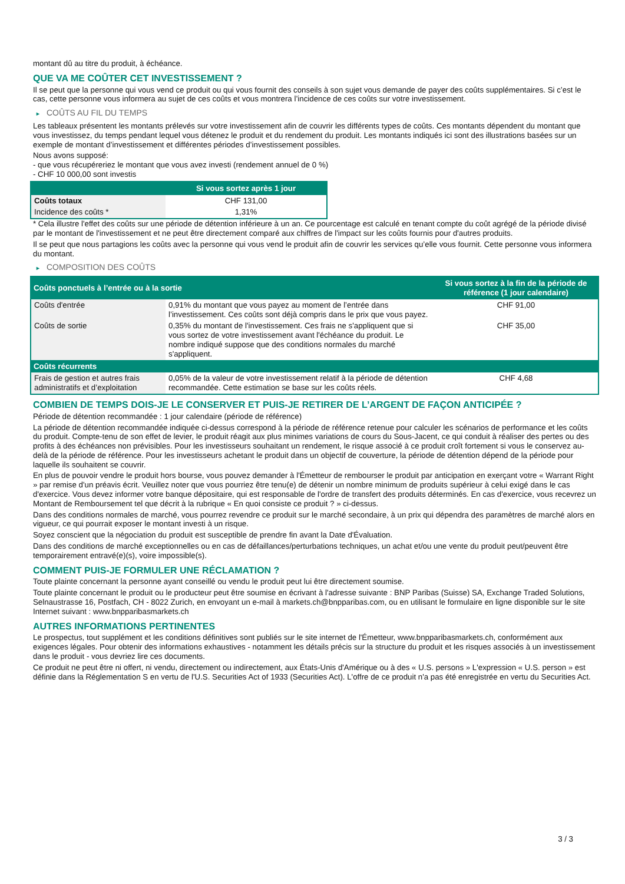montant dû au titre du produit, à échéance.
QUE VA ME COÛTER CET INVESTISSEMENT ?
Il se peut que la personne qui vous vend ce produit ou qui vous fournit des conseils à son sujet vous demande de payer des coûts supplémentaires. Si c’est le cas, cette personne vous informera au sujet de ces coûts et vous montrera l’incidence de ces coûts sur votre investissement.
► COÛTS AU FIL DU TEMPS
Les tableaux présentent les montants prélevés sur votre investissement afin de couvrir les différents types de coûts. Ces montants dépendent du montant que vous investissez, du temps pendant lequel vous détenez le produit et du rendement du produit. Les montants indiqués ici sont des illustrations basées sur un exemple de montant d’investissement et différentes périodes d’investissement possibles.
Nous avons supposé:
- que vous récupéreriez le montant que vous avez investi (rendement annuel de 0 %)
- CHF 10 000,00 sont investis
| | Si vous sortez après 1 jour |
| --- | --- |
| Coûts totaux | CHF 131,00 |
| Incidence des coûts * | 1,31% |
* Cela illustre l'effet des coûts sur une période de détention inférieure à un an. Ce pourcentage est calculé en tenant compte du coût agrégé de la période divisé par le montant de l'investissement et ne peut être directement comparé aux chiffres de l'impact sur les coûts fournis pour d'autres produits.
Il se peut que nous partagions les coûts avec la personne qui vous vend le produit afin de couvrir les services qu’elle vous fournit. Cette personne vous informera du montant.
► COMPOSITION DES COÛTS
| Coûts ponctuels à l’entrée ou à la sortie | | Si vous sortez à la fin de la période de référence (1 jour calendaire) |
| --- | --- | --- |
| Coûts d'entrée | 0,91% du montant que vous payez au moment de l’entrée dans l’investissement. Ces coûts sont déjà compris dans le prix que vous payez. | CHF 91,00 |
| Coûts de sortie | 0,35% du montant de l'investissement. Ces frais ne s'appliquent que si vous sortez de votre investissement avant l'échéance du produit. Le nombre indiqué suppose que des conditions normales du marché s'appliquent. | CHF 35,00 |
| Coûts récurrents | | |
| Frais de gestion et autres frais administratifs et d’exploitation | 0,05% de la valeur de votre investissement relatif à la période de détention recommandée. Cette estimation se base sur les coûts réels. | CHF 4,68 |
COMBIEN DE TEMPS DOIS-JE LE CONSERVER ET PUIS-JE RETIRER DE L’ARGENT DE FAÇON ANTICIPÉE ?
Période de détention recommandée : 1 jour calendaire (période de référence)
La période de détention recommandée indiquée ci-dessus correspond à la période de référence retenue pour calculer les scénarios de performance et les coûts du produit. Compte-tenu de son effet de levier, le produit réagit aux plus minimes variations de cours du Sous-Jacent, ce qui conduit à réaliser des pertes ou des profits à des échéances non prévisibles. Pour les investisseurs souhaitant un rendement, le risque associé à ce produit croît fortement si vous le conservez au-delà de la période de référence. Pour les investisseurs achetant le produit dans un objectif de couverture, la période de détention dépend de la période pour laquelle ils souhaitent se couvrir.
En plus de pouvoir vendre le produit hors bourse, vous pouvez demander à l'Émetteur de rembourser le produit par anticipation en exerçant votre « Warrant Right » par remise d'un préavis écrit. Veuillez noter que vous pourriez être tenu(e) de détenir un nombre minimum de produits supérieur à celui exigé dans le cas d'exercice. Vous devez informer votre banque dépositaire, qui est responsable de l'ordre de transfert des produits déterminés. En cas d'exercice, vous recevrez un Montant de Remboursement tel que décrit à la rubrique « En quoi consiste ce produit ? » ci-dessus.
Dans des conditions normales de marché, vous pourrez revendre ce produit sur le marché secondaire, à un prix qui dépendra des paramètres de marché alors en vigueur, ce qui pourrait exposer le montant investi à un risque.
Soyez conscient que la négociation du produit est susceptible de prendre fin avant la Date d'Évaluation.
Dans des conditions de marché exceptionnelles ou en cas de défaillances/perturbations techniques, un achat et/ou une vente du produit peut/peuvent être temporairement entravé(e)(s), voire impossible(s).
COMMENT PUIS-JE FORMULER UNE RÉCLAMATION ?
Toute plainte concernant la personne ayant conseillé ou vendu le produit peut lui être directement soumise.
Toute plainte concernant le produit ou le producteur peut être soumise en écrivant à l'adresse suivante : BNP Paribas (Suisse) SA, Exchange Traded Solutions, Selnaustrasse 16, Postfach, CH - 8022 Zurich, en envoyant un e-mail à markets.ch@bnpparibas.com, ou en utilisant le formulaire en ligne disponible sur le site Internet suivant : www.bnpparibasmarkets.ch
AUTRES INFORMATIONS PERTINENTES
Le prospectus, tout supplément et les conditions définitives sont publiés sur le site internet de l'Émetteur, www.bnpparibasmarkets.ch, conformément aux exigences légales. Pour obtenir des informations exhaustives - notamment les détails précis sur la structure du produit et les risques associés à un investissement dans le produit - vous devriez lire ces documents.
Ce produit ne peut être ni offert, ni vendu, directement ou indirectement, aux États-Unis d'Amérique ou à des « U.S. persons » L'expression « U.S. person » est définie dans la Réglementation S en vertu de l'U.S. Securities Act of 1933 (Securities Act). L'offre de ce produit n'a pas été enregistrée en vertu du Securities Act.
3 / 3